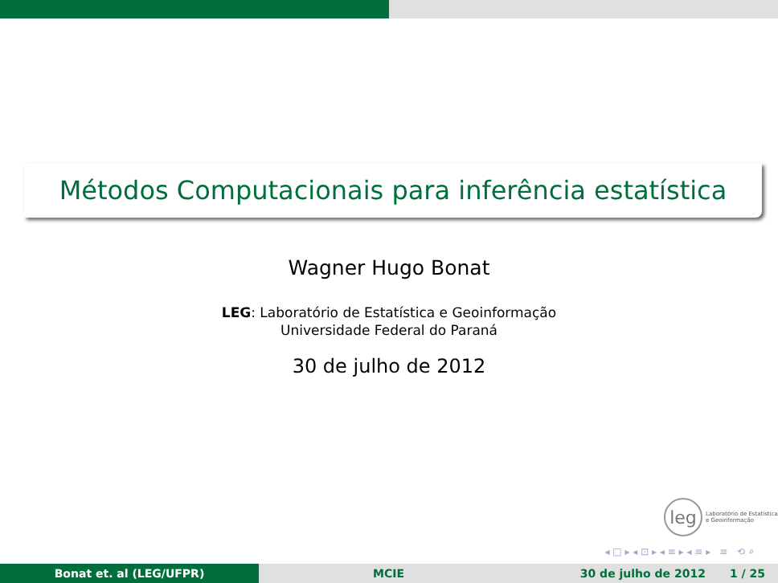Métodos Computacionais para inferência estatística
Wagner Hugo Bonat
LEG: Laboratório de Estatística e Geoinformação
Universidade Federal do Paraná
30 de julho de 2012
leg
Laboratório de Estatística
e Geoinformação
◂ □ ▸ ◂ ⊡ ▸ ◂ ≡ ▸ ◂ ≡ ▸ ≡ ⟲ ⌕
Bonat et. al (LEG/UFPR) MCIE 30 de julho de 2012 1 / 25